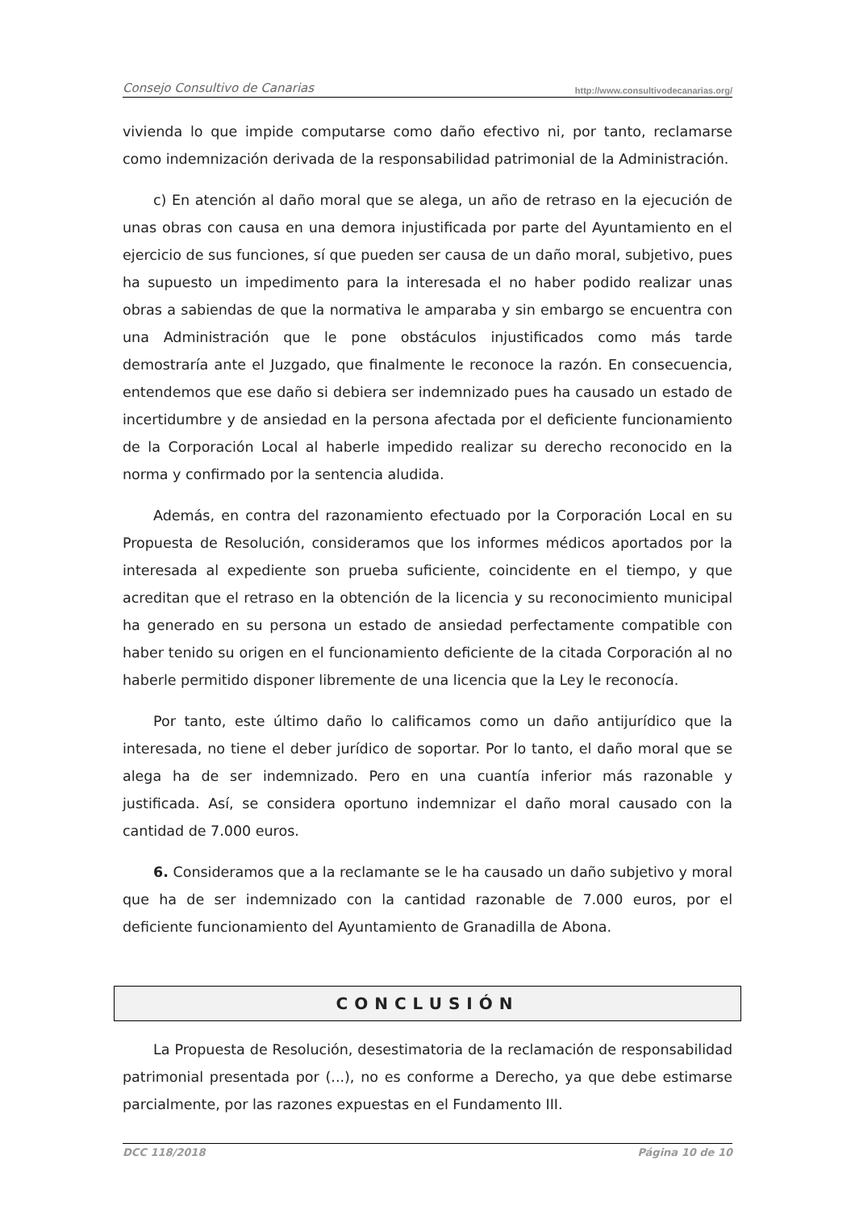Consejo Consultivo de Canarias http://www.consultivodecanarias.org/
vivienda lo que impide computarse como daño efectivo ni, por tanto, reclamarse como indemnización derivada de la responsabilidad patrimonial de la Administración.
c) En atención al daño moral que se alega, un año de retraso en la ejecución de unas obras con causa en una demora injustificada por parte del Ayuntamiento en el ejercicio de sus funciones, sí que pueden ser causa de un daño moral, subjetivo, pues ha supuesto un impedimento para la interesada el no haber podido realizar unas obras a sabiendas de que la normativa le amparaba y sin embargo se encuentra con una Administración que le pone obstáculos injustificados como más tarde demostraría ante el Juzgado, que finalmente le reconoce la razón. En consecuencia, entendemos que ese daño si debiera ser indemnizado pues ha causado un estado de incertidumbre y de ansiedad en la persona afectada por el deficiente funcionamiento de la Corporación Local al haberle impedido realizar su derecho reconocido en la norma y confirmado por la sentencia aludida.
Además, en contra del razonamiento efectuado por la Corporación Local en su Propuesta de Resolución, consideramos que los informes médicos aportados por la interesada al expediente son prueba suficiente, coincidente en el tiempo, y que acreditan que el retraso en la obtención de la licencia y su reconocimiento municipal ha generado en su persona un estado de ansiedad perfectamente compatible con haber tenido su origen en el funcionamiento deficiente de la citada Corporación al no haberle permitido disponer libremente de una licencia que la Ley le reconocía.
Por tanto, este último daño lo calificamos como un daño antijurídico que la interesada, no tiene el deber jurídico de soportar. Por lo tanto, el daño moral que se alega ha de ser indemnizado. Pero en una cuantía inferior más razonable y justificada. Así, se considera oportuno indemnizar el daño moral causado con la cantidad de 7.000 euros.
6. Consideramos que a la reclamante se le ha causado un daño subjetivo y moral que ha de ser indemnizado con la cantidad razonable de 7.000 euros, por el deficiente funcionamiento del Ayuntamiento de Granadilla de Abona.
CONCLUSIÓN
La Propuesta de Resolución, desestimatoria de la reclamación de responsabilidad patrimonial presentada por (...), no es conforme a Derecho, ya que debe estimarse parcialmente, por las razones expuestas en el Fundamento III.
DCC 118/2018 Página 10 de 10